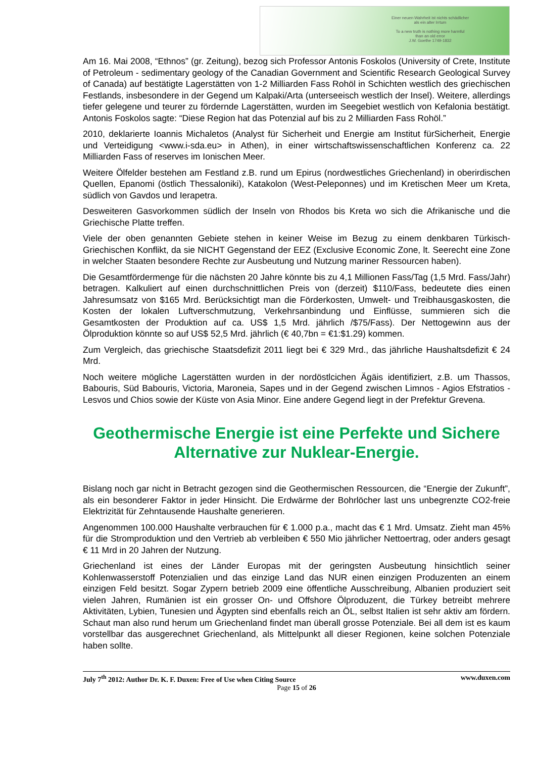Einer neuen Wahrheit ist nichts schädlicher
als ein alter Irrtum
To a new truth is nothing more harmful
than an old error
J.W. Goethe 1749-1832
Am 16. Mai 2008, “Ethnos” (gr. Zeitung), bezog sich Professor Antonis Foskolos (University of Crete, Institute of Petroleum - sedimentary geology of the Canadian Government and Scientific Research Geological Survey of Canada) auf bestätigte Lagerstätten von 1-2 Milliarden Fass Rohöl in Schichten westlich des griechischen Festlands, insbesondere in der Gegend um Kalpaki/Arta (unterseeisch westlich der Insel). Weitere, allerdings tiefer gelegene und teurer zu fördernde Lagerstätten, wurden im Seegebiet westlich von Kefalonia bestätigt. Antonis Foskolos sagte: “Diese Region hat das Potenzial auf bis zu 2 Milliarden Fass Rohöl.”
2010, deklarierte Ioannis Michaletos (Analyst für Sicherheit und Energie am Institut fürSicherheit, Energie und Verteidigung <www.i-sda.eu> in Athen), in einer wirtschaftswissenschaftlichen Konferenz ca. 22 Milliarden Fass of reserves im Ionischen Meer.
Weitere Ölfelder bestehen am Festland z.B. rund um Epirus (nordwestliches Griechenland) in oberirdischen Quellen, Epanomi (östlich Thessaloniki), Katakolon (West-Peleponnes) und im Kretischen Meer um Kreta, südlich von Gavdos und Ierapetra.
Desweiteren Gasvorkommen südlich der Inseln von Rhodos bis Kreta wo sich die Afrikanische und die Griechische Platte treffen.
Viele der oben genannten Gebiete stehen in keiner Weise im Bezug zu einem denkbaren Türkisch-Griechischen Konflikt, da sie NICHT Gegenstand der EEZ (Exclusive Economic Zone, lt. Seerecht eine Zone in welcher Staaten besondere Rechte zur Ausbeutung und Nutzung mariner Ressourcen haben).
Die Gesamtfördermenge für die nächsten 20 Jahre könnte bis zu 4,1 Millionen Fass/Tag (1,5 Mrd. Fass/Jahr) betragen. Kalkuliert auf einen durchschnittlichen Preis von (derzeit) $110/Fass, bedeutete dies einen Jahresumsatz von $165 Mrd. Berücksichtigt man die Förderkosten, Umwelt- und Treibhausgaskosten, die Kosten der lokalen Luftverschmutzung, Verkehrsanbindung und Einflüsse, summieren sich die Gesamtkosten der Produktion auf ca. US$ 1,5 Mrd. jährlich /$75/Fass). Der Nettogewinn aus der Ölproduktion könnte so auf US$ 52,5 Mrd. jährlich (€ 40,7bn = €1:$1.29) kommen.
Zum Vergleich, das griechische Staatsdefizit 2011 liegt bei € 329 Mrd., das jährliche Haushaltsdefizit € 24 Mrd.
Noch weitere mögliche Lagerstätten wurden in der nordöstlcichen Ägäis identifiziert, z.B. um Thassos, Babouris, Süd Babouris, Victoria, Maroneia, Sapes und in der Gegend zwischen Limnos - Agios Efstratios - Lesvos und Chios sowie der Küste von Asia Minor. Eine andere Gegend liegt in der Prefektur Grevena.
Geothermische Energie ist eine Perfekte und Sichere Alternative zur Nuklear-Energie.
Bislang noch gar nicht in Betracht gezogen sind die Geothermischen Ressourcen, die “Energie der Zukunft”, als ein besonderer Faktor in jeder Hinsicht. Die Erdwärme der Bohrlöcher last uns unbegrenzte CO2-freie Elektrizität für Zehntausende Haushalte generieren.
Angenommen 100.000 Haushalte verbrauchen für € 1.000 p.a., macht das € 1 Mrd. Umsatz. Zieht man 45% für die Stromproduktion und den Vertrieb ab verbleiben € 550 Mio jährlicher Nettoertrag, oder anders gesagt € 11 Mrd in 20 Jahren der Nutzung.
Griechenland ist eines der Länder Europas mit der geringsten Ausbeutung hinsichtlich seiner Kohlenwasserstoff Potenzialien und das einzige Land das NUR einen einzigen Produzenten an einem einzigen Feld besitzt. Sogar Zypern betrieb 2009 eine öffentliche Ausschreibung, Albanien produziert seit vielen Jahren, Rumänien ist ein grosser On- und Offshore Ölproduzent, die Türkey betreibt mehrere Aktivitäten, Lybien, Tunesien und Ägypten sind ebenfalls reich an ÖL, selbst Italien ist sehr aktiv am fördern. Schaut man also rund herum um Griechenland findet man überall grosse Potenziale. Bei all dem ist es kaum vorstellbar das ausgerechnet Griechenland, als Mittelpunkt all dieser Regionen, keine solchen Potenziale haben sollte.
July 7<sup>th</sup> 2012: Author Dr. K. F. Duxen: Free of Use when Citing Source www.duxen.com
Page 15 of 26